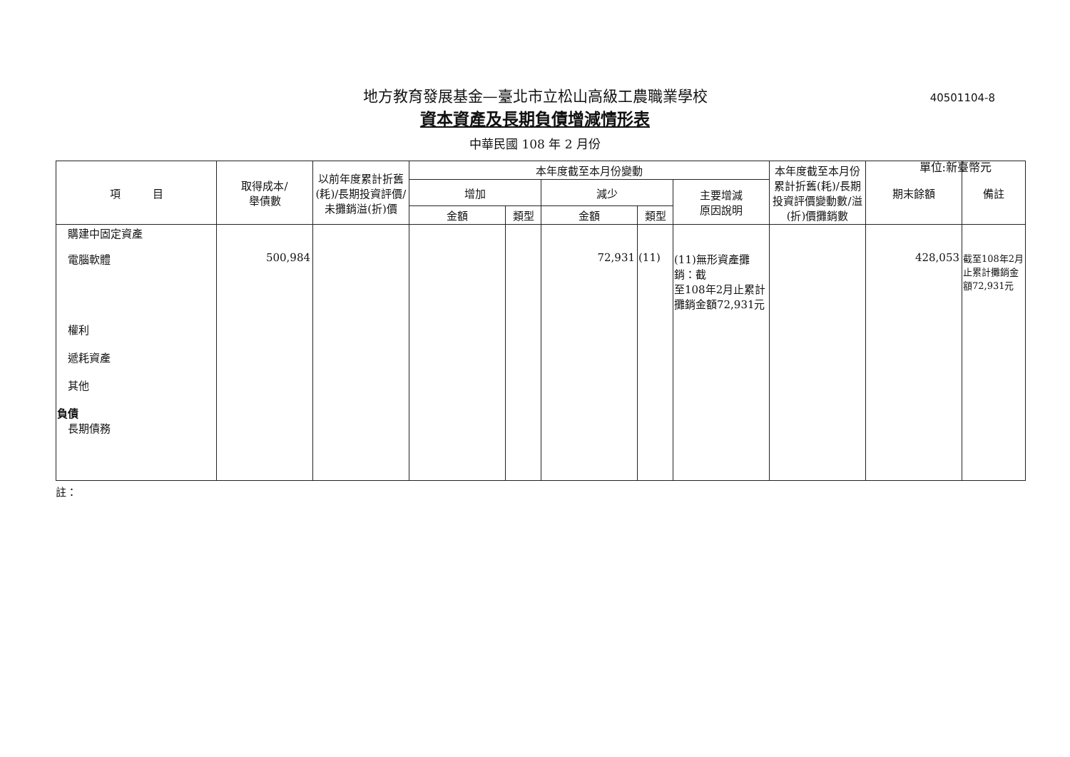地方教育發展基金—臺北市立松山高級工農職業學校
40501104-8
資本資產及長期負債增減情形表
中華民國 108 年 2 月份
單位:新臺幣元
| 項 目 | 取得成本/ 舉債數 | 以前年度累計折舊(耗)/長期投資評價/未攤銷溢(折)價 | 本年度截至本月份變動 | | | | | 本年度截至本月份累計折舊(耗)/長期投資評價變動數/溢(折)價攤銷數 | 期末餘額 | 備註 |
| --- | --- | --- | --- | --- | --- | --- | --- | --- | --- | --- |
| | | | 增加 | | 減少 | | 主要增減 原因說明 | | | |
| | | | 金額 | 類型 | 金額 | 類型 | | | | |
| 購建中固定資產 | | | | | | | | | | |
| 電腦軟體 | 500,984 | | | | 72,931 | (11) | (11)無形資產攤銷：截 至108年2月止累計攤銷金額72,931元 | | 428,053 | 截至108年2月止累計攤銷金額72,931元 |
| 權利 遞耗資產 其他 負債 長期債務 | | | | | | | | | | |
註：